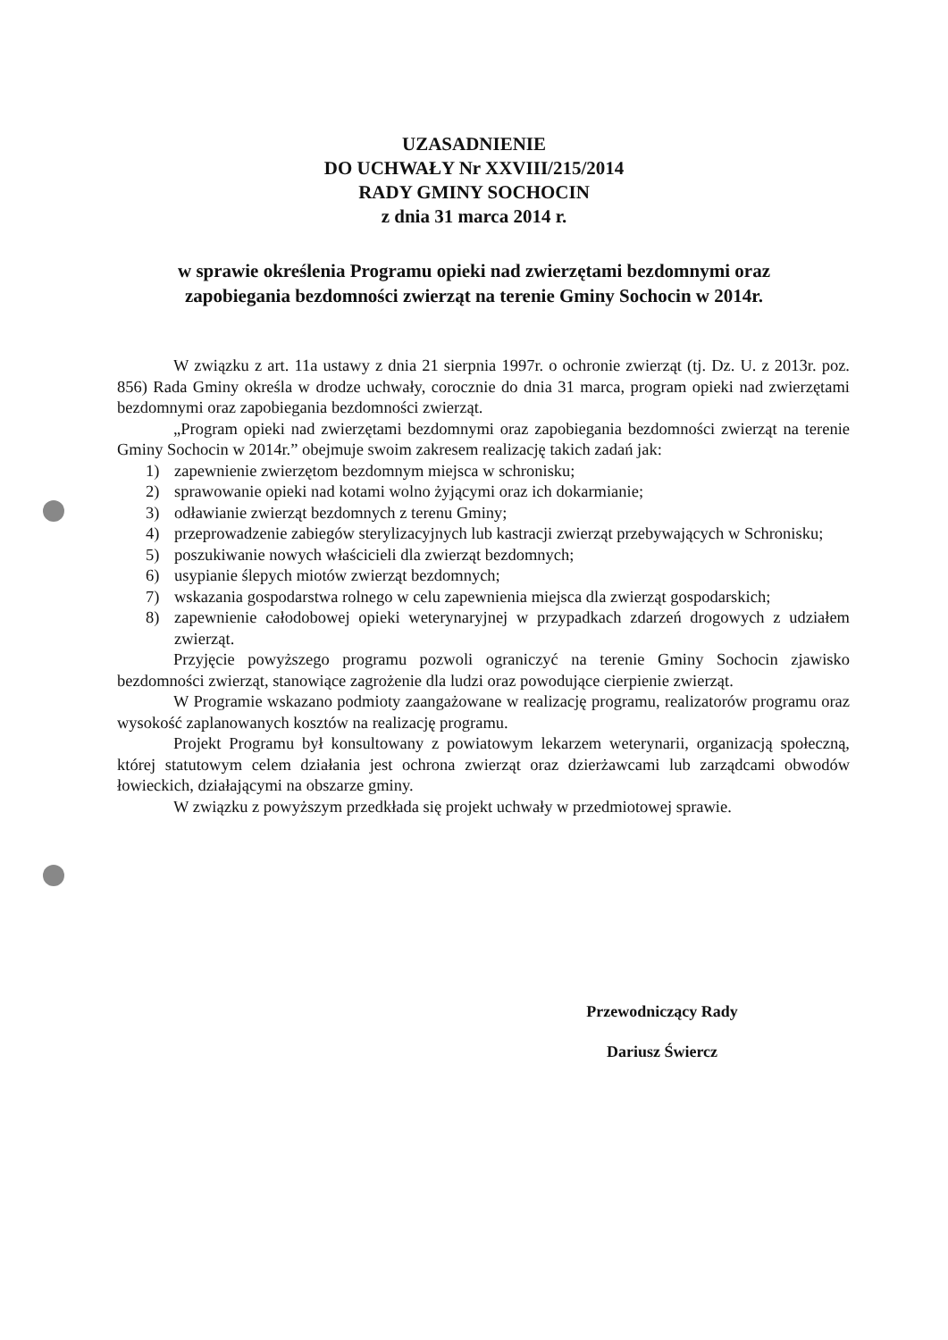UZASADNIENIE
DO UCHWAŁY Nr XXVIII/215/2014
RADY GMINY SOCHOCIN
z dnia 31 marca 2014 r.
w sprawie określenia Programu opieki nad zwierzętami bezdomnymi oraz
zapobiegania bezdomności zwierząt na terenie Gminy Sochocin w 2014r.
W związku z art. 11a ustawy z dnia 21 sierpnia 1997r. o ochronie zwierząt (tj. Dz. U. z 2013r. poz. 856) Rada Gminy określa w drodze uchwały, corocznie do dnia 31 marca, program opieki nad zwierzętami bezdomnymi oraz zapobiegania bezdomności zwierząt.
„Program opieki nad zwierzętami bezdomnymi oraz zapobiegania bezdomności zwierząt na terenie Gminy Sochocin w 2014r.” obejmuje swoim zakresem realizację takich zadań jak:
1) zapewnienie zwierzętom bezdomnym miejsca w schronisku;
2) sprawowanie opieki nad kotami wolno żyjącymi oraz ich dokarmianie;
3) odławianie zwierząt bezdomnych z terenu Gminy;
4) przeprowadzenie zabiegów sterylizacyjnych lub kastracji zwierząt przebywających w Schronisku;
5) poszukiwanie nowych właścicieli dla zwierząt bezdomnych;
6) usypianie ślepych miotów zwierząt bezdomnych;
7) wskazania gospodarstwa rolnego w celu zapewnienia miejsca dla zwierząt gospodarskich;
8) zapewnienie całodobowej opieki weterynaryjnej w przypadkach zdarzeń drogowych z udziałem zwierząt.
Przyjęcie powyższego programu pozwoli ograniczyć na terenie Gminy Sochocin zjawisko bezdomności zwierząt, stanowiące zagrożenie dla ludzi oraz powodujące cierpienie zwierząt.
W Programie wskazano podmioty zaangażowane w realizację programu, realizatorów programu oraz wysokość zaplanowanych kosztów na realizację programu.
Projekt Programu był konsultowany z powiatowym lekarzem weterynarii, organizacją społeczną, której statutowym celem działania jest ochrona zwierząt oraz dzierżawcami lub zarządcami obwodów łowieckich, działającymi na obszarze gminy.
W związku z powyższym przedkłada się projekt uchwały w przedmiotowej sprawie.
Przewodniczący Rady
Dariusz Świercz